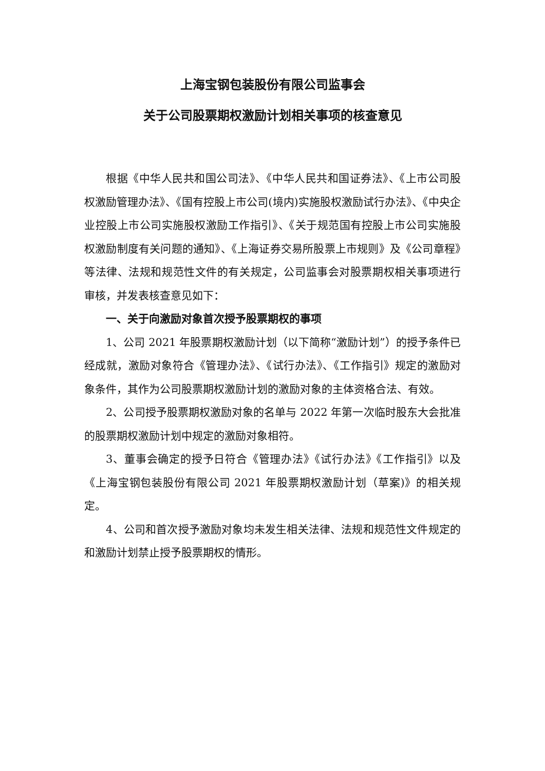上海宝钢包装股份有限公司监事会
关于公司股票期权激励计划相关事项的核查意见
根据《中华人民共和国公司法》、《中华人民共和国证券法》、《上市公司股权激励管理办法》、《国有控股上市公司(境内)实施股权激励试行办法》、《中央企业控股上市公司实施股权激励工作指引》、《关于规范国有控股上市公司实施股权激励制度有关问题的通知》、《上海证券交易所股票上市规则》及《公司章程》等法律、法规和规范性文件的有关规定，公司监事会对股票期权相关事项进行审核，并发表核查意见如下：
一、关于向激励对象首次授予股票期权的事项
1、公司 2021 年股票期权激励计划（以下简称“激励计划”）的授予条件已经成就，激励对象符合《管理办法》、《试行办法》、《工作指引》规定的激励对象条件，其作为公司股票期权激励计划的激励对象的主体资格合法、有效。
2、公司授予股票期权激励对象的名单与 2022 年第一次临时股东大会批准的股票期权激励计划中规定的激励对象相符。
3、董事会确定的授予日符合《管理办法》《试行办法》《工作指引》以及《上海宝钢包装股份有限公司 2021 年股票期权激励计划（草案)》的相关规定。
4、公司和首次授予激励对象均未发生相关法律、法规和规范性文件规定的和激励计划禁止授予股票期权的情形。